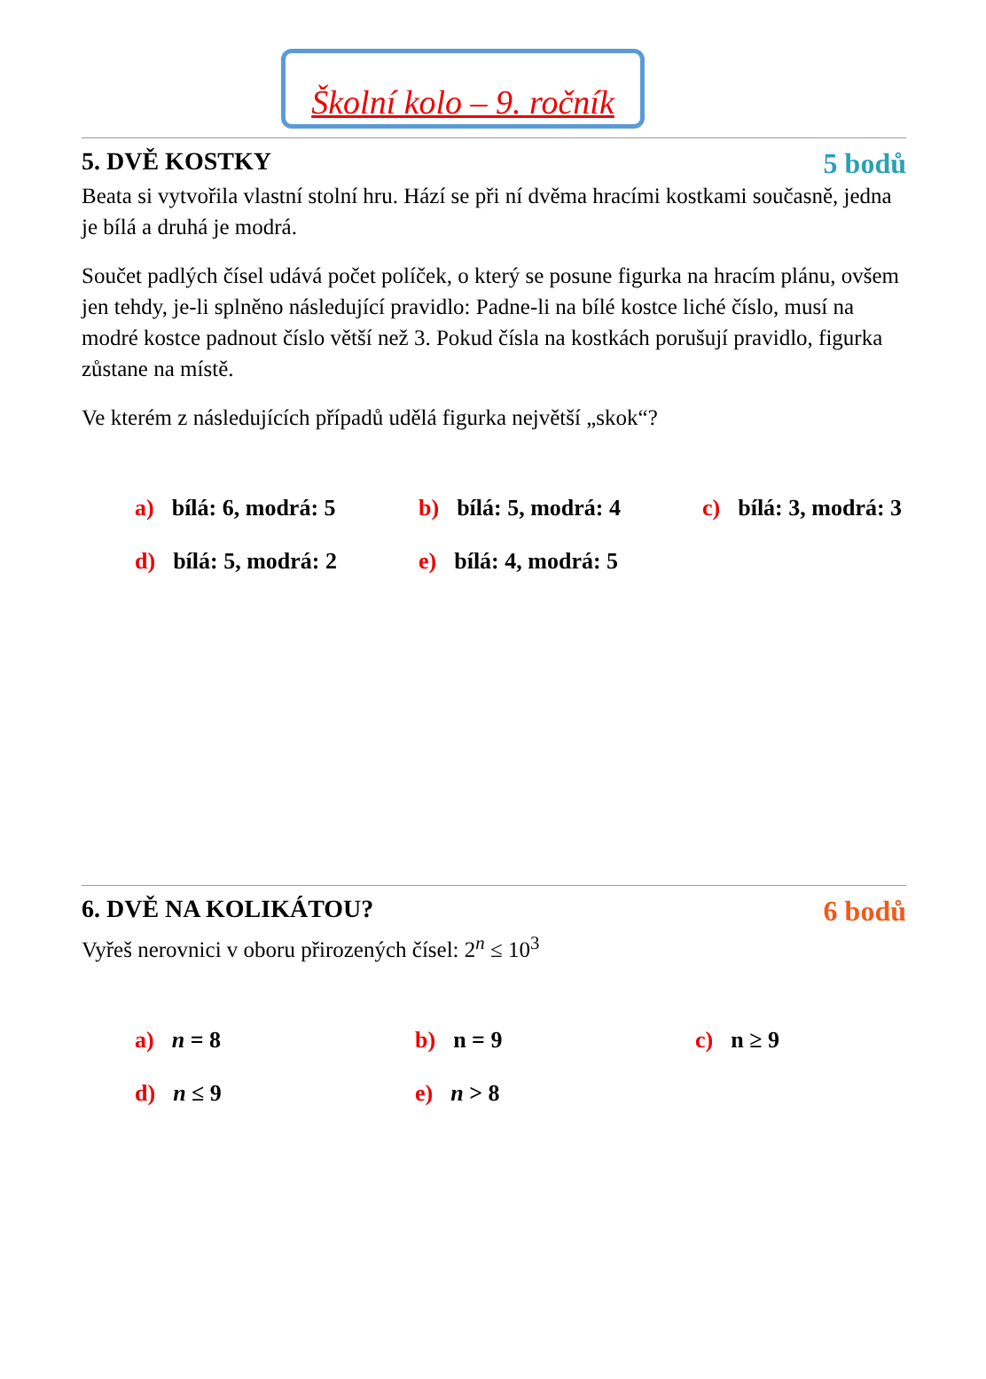Školní kolo – 9. ročník
5. DVĚ KOSTKY 5 bodů
Beata si vytvořila vlastní stolní hru. Hází se při ní dvěma hracími kostkami současně, jedna je bílá a druhá je modrá.
Součet padlých čísel udává počet políček, o který se posune figurka na hracím plánu, ovšem jen tehdy, je-li splněno následující pravidlo: Padne-li na bílé kostce liché číslo, musí na modré kostce padnout číslo větší než 3. Pokud čísla na kostkách porušují pravidlo, figurka zůstane na místě.
Ve kterém z následujících případů udělá figurka největší „skok“?
a) bílá: 6, modrá: 5
b) bílá: 5, modrá: 4
c) bílá: 3, modrá: 3
d) bílá: 5, modrá: 2
e) bílá: 4, modrá: 5
6. DVĚ NA KOLIKÁTOU? 6 bodů
Vyřeš nerovnici v oboru přirozených čísel: 2<sup>n</sup> ≤ 10<sup>3</sup>
a) n = 8
b) n = 9
c) n ≥ 9
d) n ≤ 9
e) n > 8